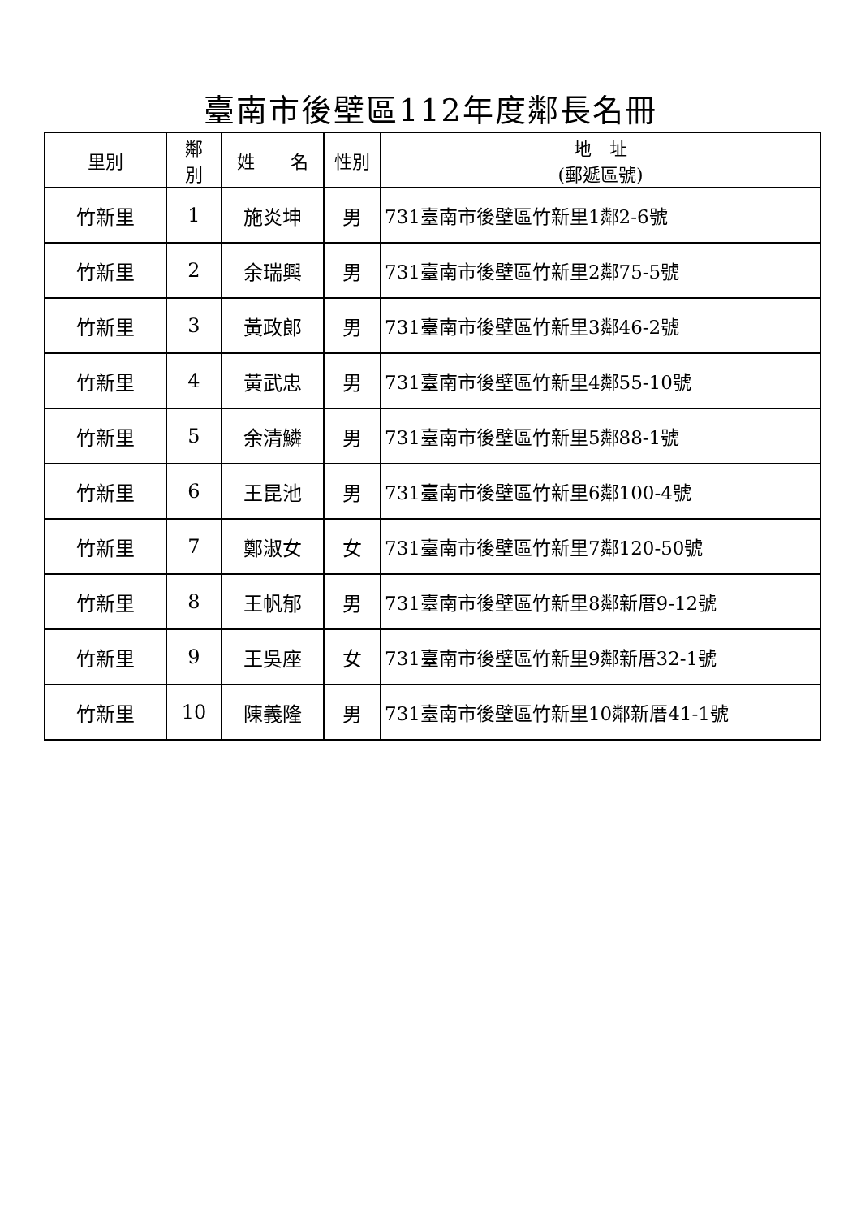臺南市後壁區112年度鄰長名冊
| 里別 | 鄰 別 | 姓 名 | 性別 | 地 址 (郵遞區號) |
| --- | --- | --- | --- | --- |
| 竹新里 | 1 | 施炎坤 | 男 | 731臺南市後壁區竹新里1鄰2-6號 |
| 竹新里 | 2 | 余瑞興 | 男 | 731臺南市後壁區竹新里2鄰75-5號 |
| 竹新里 | 3 | 黃政郎 | 男 | 731臺南市後壁區竹新里3鄰46-2號 |
| 竹新里 | 4 | 黃武忠 | 男 | 731臺南市後壁區竹新里4鄰55-10號 |
| 竹新里 | 5 | 余清鱗 | 男 | 731臺南市後壁區竹新里5鄰88-1號 |
| 竹新里 | 6 | 王昆池 | 男 | 731臺南市後壁區竹新里6鄰100-4號 |
| 竹新里 | 7 | 鄭淑女 | 女 | 731臺南市後壁區竹新里7鄰120-50號 |
| 竹新里 | 8 | 王帆郁 | 男 | 731臺南市後壁區竹新里8鄰新厝9-12號 |
| 竹新里 | 9 | 王吳座 | 女 | 731臺南市後壁區竹新里9鄰新厝32-1號 |
| 竹新里 | 10 | 陳義隆 | 男 | 731臺南市後壁區竹新里10鄰新厝41-1號 |